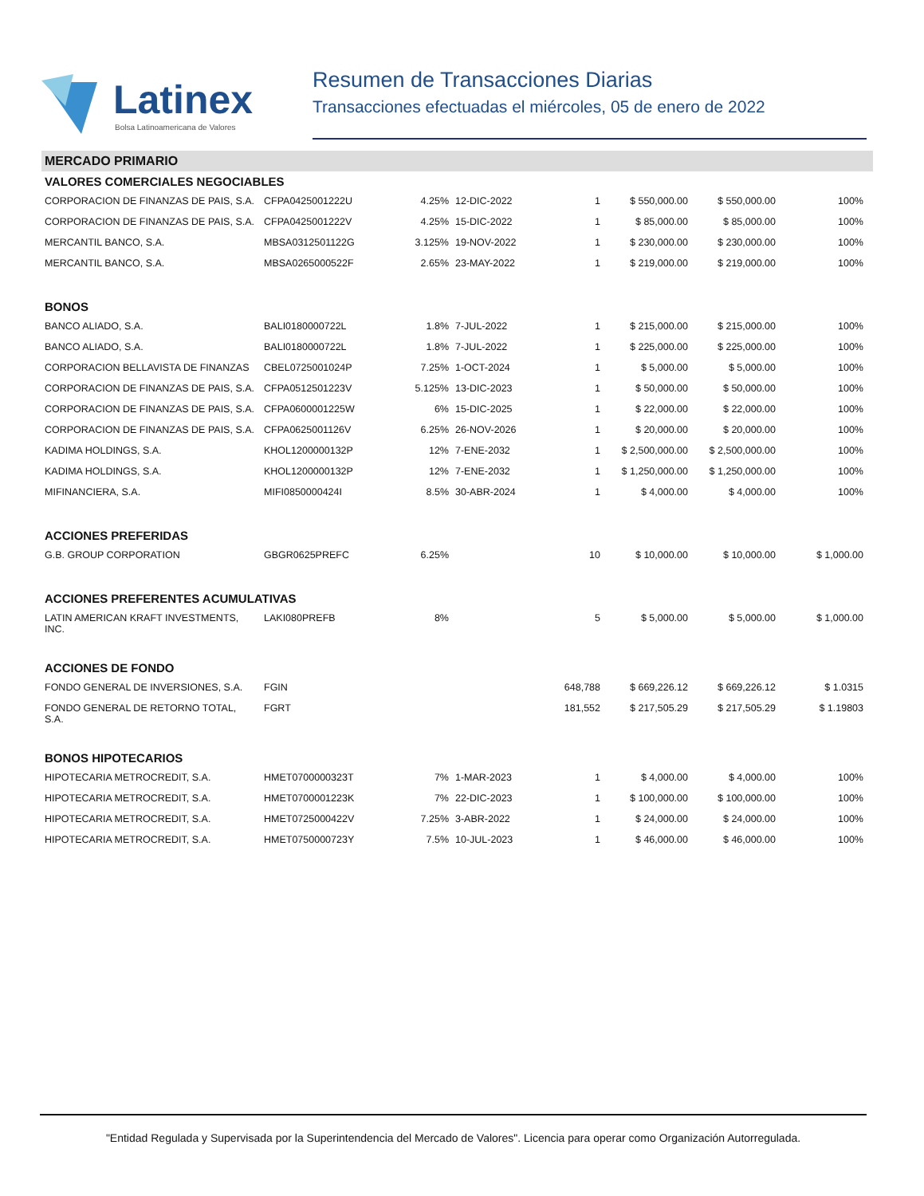Latinex
Bolsa Latinoamericana de Valores
Resumen de Transacciones Diarias
Transacciones efectuadas el miércoles, 05 de enero de 2022
MERCADO PRIMARIO
| VALORES COMERCIALES NEGOCIABLES | | | | | | | |
| CORPORACION DE FINANZAS DE PAIS, S.A. | CFPA0425001222U | 4.25% | 12-DIC-2022 | 1 | $ 550,000.00 | $ 550,000.00 | 100% |
| CORPORACION DE FINANZAS DE PAIS, S.A. | CFPA0425001222V | 4.25% | 15-DIC-2022 | 1 | $ 85,000.00 | $ 85,000.00 | 100% |
| MERCANTIL BANCO, S.A. | MBSA0312501122G | 3.125% | 19-NOV-2022 | 1 | $ 230,000.00 | $ 230,000.00 | 100% |
| MERCANTIL BANCO, S.A. | MBSA0265000522F | 2.65% | 23-MAY-2022 | 1 | $ 219,000.00 | $ 219,000.00 | 100% |
| BONOS | | | | | | | |
| BANCO ALIADO, S.A. | BALI0180000722L | 1.8% | 7-JUL-2022 | 1 | $ 215,000.00 | $ 215,000.00 | 100% |
| BANCO ALIADO, S.A. | BALI0180000722L | 1.8% | 7-JUL-2022 | 1 | $ 225,000.00 | $ 225,000.00 | 100% |
| CORPORACION BELLAVISTA DE FINANZAS | CBEL0725001024P | 7.25% | 1-OCT-2024 | 1 | $ 5,000.00 | $ 5,000.00 | 100% |
| CORPORACION DE FINANZAS DE PAIS, S.A. | CFPA0512501223V | 5.125% | 13-DIC-2023 | 1 | $ 50,000.00 | $ 50,000.00 | 100% |
| CORPORACION DE FINANZAS DE PAIS, S.A. | CFPA0600001225W | 6% | 15-DIC-2025 | 1 | $ 22,000.00 | $ 22,000.00 | 100% |
| CORPORACION DE FINANZAS DE PAIS, S.A. | CFPA0625001126V | 6.25% | 26-NOV-2026 | 1 | $ 20,000.00 | $ 20,000.00 | 100% |
| KADIMA HOLDINGS, S.A. | KHOL1200000132P | 12% | 7-ENE-2032 | 1 | $ 2,500,000.00 | $ 2,500,000.00 | 100% |
| KADIMA HOLDINGS, S.A. | KHOL1200000132P | 12% | 7-ENE-2032 | 1 | $ 1,250,000.00 | $ 1,250,000.00 | 100% |
| MIFINANCIERA, S.A. | MIFI0850000424I | 8.5% | 30-ABR-2024 | 1 | $ 4,000.00 | $ 4,000.00 | 100% |
| ACCIONES PREFERIDAS | | | | | | | |
| G.B. GROUP CORPORATION | GBGR0625PREFC | 6.25% | | 10 | $ 10,000.00 | $ 10,000.00 | $ 1,000.00 |
| ACCIONES PREFERENTES ACUMULATIVAS | | | | | | | |
| LATIN AMERICAN KRAFT INVESTMENTS, INC. | LAKI080PREFB | 8% | | 5 | $ 5,000.00 | $ 5,000.00 | $ 1,000.00 |
| ACCIONES DE FONDO | | | | | | | |
| FONDO GENERAL DE INVERSIONES, S.A. | FGIN | | | 648,788 | $ 669,226.12 | $ 669,226.12 | $ 1.0315 |
| FONDO GENERAL DE RETORNO TOTAL, S.A. | FGRT | | | 181,552 | $ 217,505.29 | $ 217,505.29 | $ 1.19803 |
| BONOS HIPOTECARIOS | | | | | | | |
| HIPOTECARIA METROCREDIT, S.A. | HMET0700000323T | 7% | 1-MAR-2023 | 1 | $ 4,000.00 | $ 4,000.00 | 100% |
| HIPOTECARIA METROCREDIT, S.A. | HMET0700001223K | 7% | 22-DIC-2023 | 1 | $ 100,000.00 | $ 100,000.00 | 100% |
| HIPOTECARIA METROCREDIT, S.A. | HMET0725000422V | 7.25% | 3-ABR-2022 | 1 | $ 24,000.00 | $ 24,000.00 | 100% |
| HIPOTECARIA METROCREDIT, S.A. | HMET0750000723Y | 7.5% | 10-JUL-2023 | 1 | $ 46,000.00 | $ 46,000.00 | 100% |
"Entidad Regulada y Supervisada por la Superintendencia del Mercado de Valores". Licencia para operar como Organización Autorregulada.